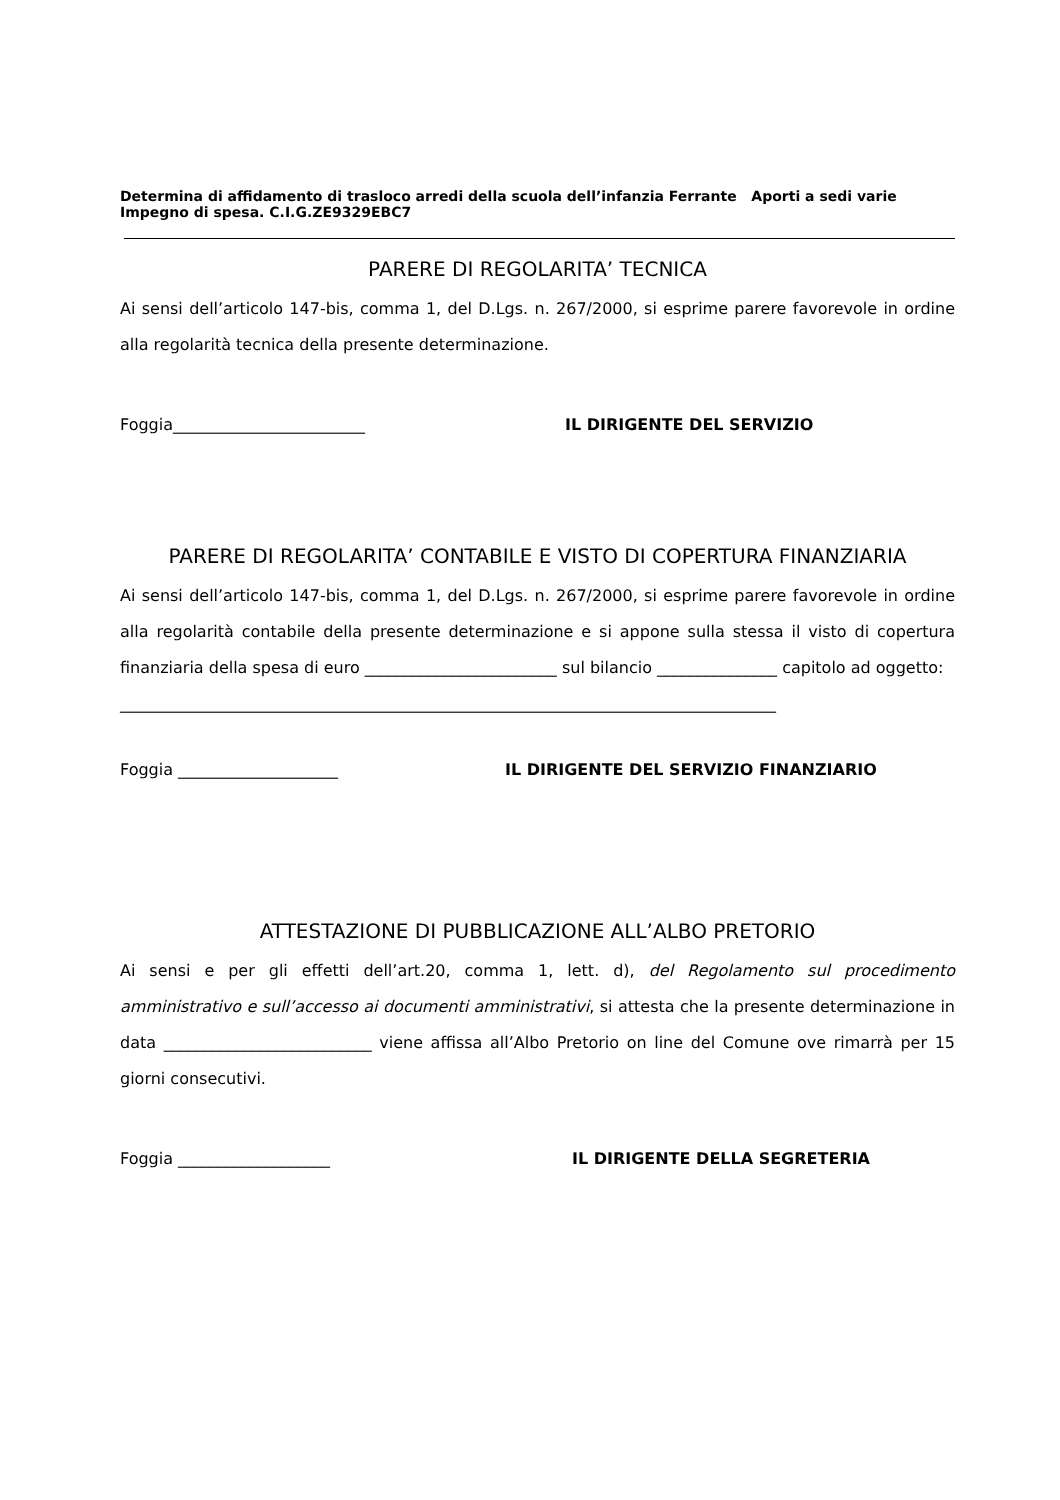Determina di affidamento di trasloco arredi della scuola dell’infanzia Ferrante Aporti a sedi varie
Impegno di spesa. C.I.G.ZE9329EBC7
PARERE DI REGOLARITA’ TECNICA
Ai sensi dell’articolo 147-bis, comma 1, del D.Lgs. n. 267/2000, si esprime parere favorevole in ordine alla regolarità tecnica della presente determinazione.
Foggia________________________ IL DIRIGENTE DEL SERVIZIO
PARERE DI REGOLARITA’ CONTABILE E VISTO DI COPERTURA FINANZIARIA
Ai sensi dell’articolo 147-bis, comma 1, del D.Lgs. n. 267/2000, si esprime parere favorevole in ordine alla regolarità contabile della presente determinazione e si appone sulla stessa il visto di copertura finanziaria della spesa di euro ________________________ sul bilancio _______________ capitolo ad oggetto:
__________________________________________________________________________________
Foggia ____________________ IL DIRIGENTE DEL SERVIZIO FINANZIARIO
ATTESTAZIONE DI PUBBLICAZIONE ALL’ALBO PRETORIO
Ai sensi e per gli effetti dell’art.20, comma 1, lett. d), del Regolamento sul procedimento amministrativo e sull’accesso ai documenti amministrativi, si attesta che la presente determinazione in data __________________________ viene affissa all’Albo Pretorio on line del Comune ove rimarrà per 15 giorni consecutivi.
Foggia ___________________ IL DIRIGENTE DELLA SEGRETERIA